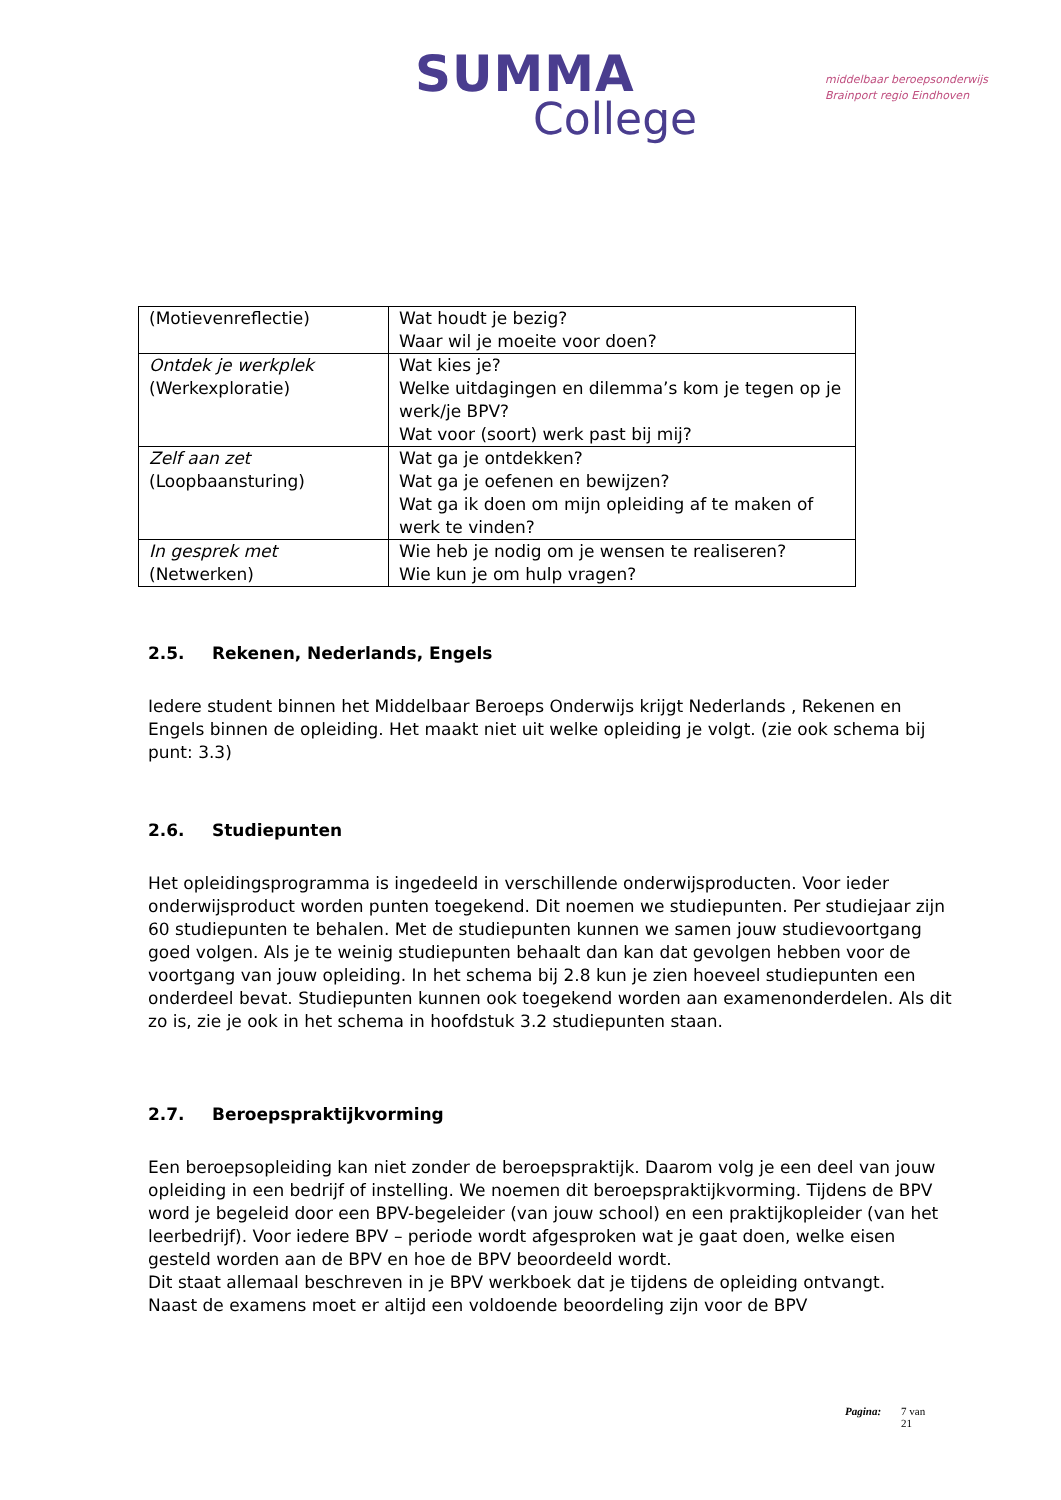SUMMA
College
middelbaar beroepsonderwijs
Brainport regio Eindhoven
| (Motievenreflectie) | Wat houdt je bezig? Waar wil je moeite voor doen? |
| Ontdek je werkplek (Werkexploratie) | Wat kies je? Welke uitdagingen en dilemma’s kom je tegen op je werk/je BPV? Wat voor (soort) werk past bij mij? |
| Zelf aan zet (Loopbaansturing) | Wat ga je ontdekken? Wat ga je oefenen en bewijzen? Wat ga ik doen om mijn opleiding af te maken of werk te vinden? |
| In gesprek met (Netwerken) | Wie heb je nodig om je wensen te realiseren? Wie kun je om hulp vragen? |
2.5. Rekenen, Nederlands, Engels
Iedere student binnen het Middelbaar Beroeps Onderwijs krijgt Nederlands , Rekenen en Engels binnen de opleiding. Het maakt niet uit welke opleiding je volgt. (zie ook schema bij punt: 3.3)
2.6. Studiepunten
Het opleidingsprogramma is ingedeeld in verschillende onderwijsproducten. Voor ieder onderwijsproduct worden punten toegekend. Dit noemen we studiepunten. Per studiejaar zijn 60 studiepunten te behalen. Met de studiepunten kunnen we samen jouw studievoortgang goed volgen. Als je te weinig studiepunten behaalt dan kan dat gevolgen hebben voor de voortgang van jouw opleiding. In het schema bij 2.8 kun je zien hoeveel studiepunten een onderdeel bevat. Studiepunten kunnen ook toegekend worden aan examenonderdelen. Als dit zo is, zie je ook in het schema in hoofdstuk 3.2 studiepunten staan.
2.7. Beroepspraktijkvorming
Een beroepsopleiding kan niet zonder de beroepspraktijk. Daarom volg je een deel van jouw opleiding in een bedrijf of instelling. We noemen dit beroepspraktijkvorming. Tijdens de BPV word je begeleid door een BPV-begeleider (van jouw school) en een praktijkopleider (van het leerbedrijf). Voor iedere BPV – periode wordt afgesproken wat je gaat doen, welke eisen gesteld worden aan de BPV en hoe de BPV beoordeeld wordt.
Dit staat allemaal beschreven in je BPV werkboek dat je tijdens de opleiding ontvangt.
Naast de examens moet er altijd een voldoende beoordeling zijn voor de BPV
Pagina: 7 van
21